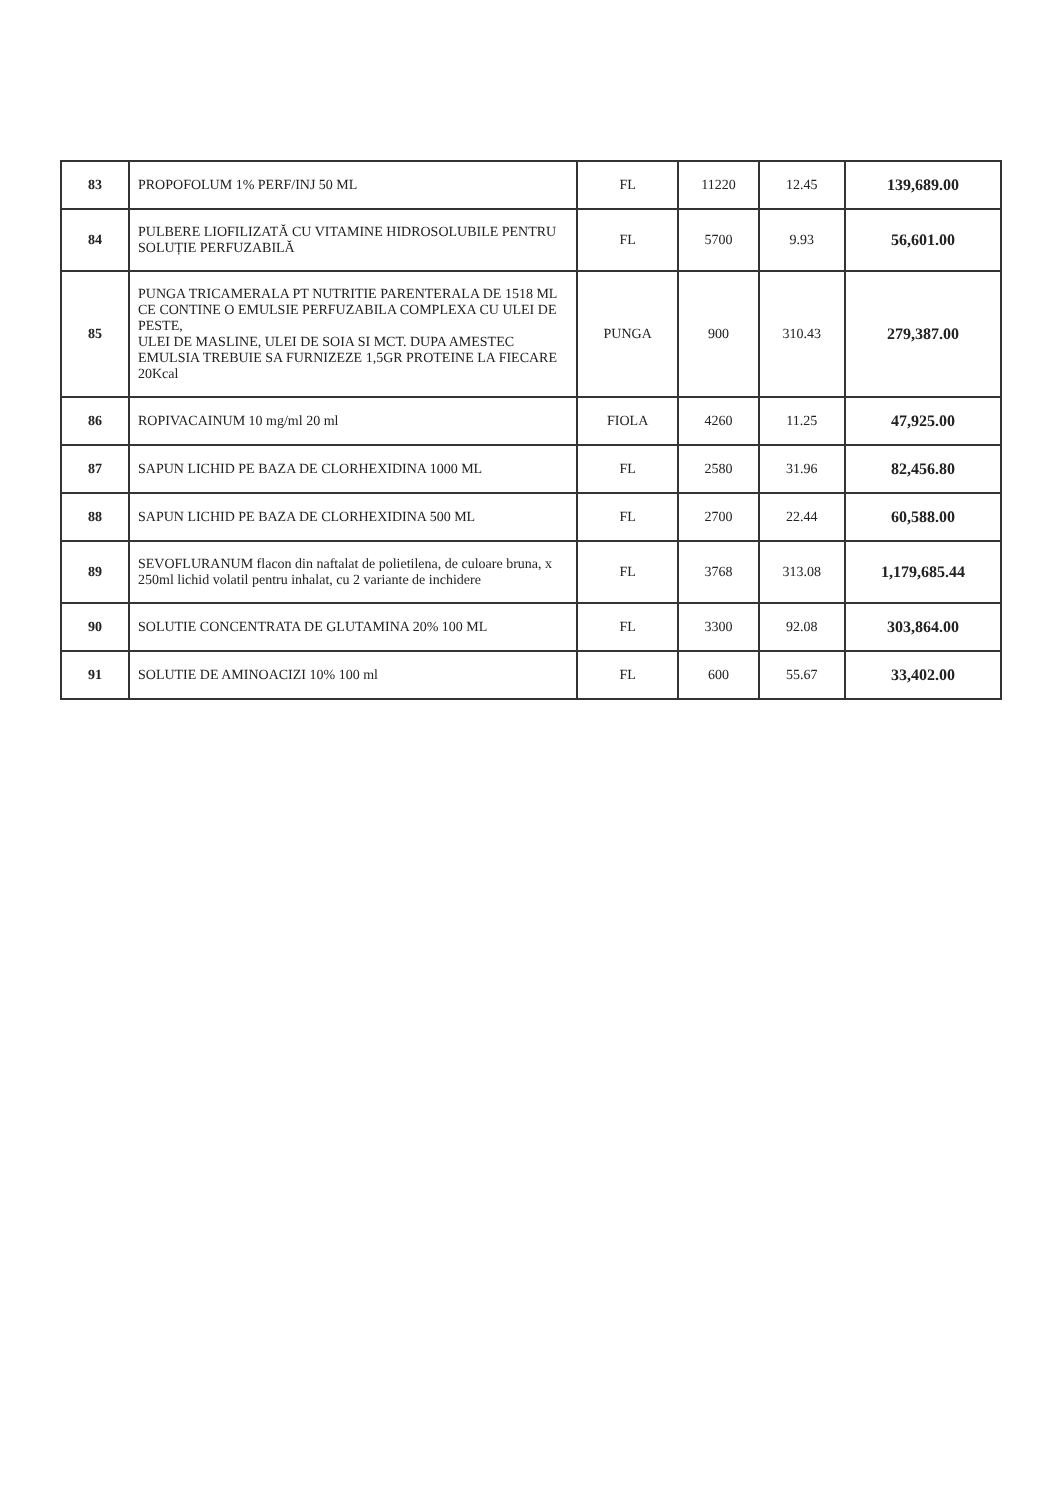| 83 | PROPOFOLUM 1% PERF/INJ 50 ML | FL | 11220 | 12.45 | 139,689.00 |
| 84 | PULBERE LIOFILIZATĂ CU VITAMINE HIDROSOLUBILE PENTRU SOLUȚIE PERFUZABILĂ | FL | 5700 | 9.93 | 56,601.00 |
| 85 | PUNGA TRICAMERALA PT NUTRITIE PARENTERALA DE 1518 ML CE CONTINE O EMULSIE PERFUZABILA COMPLEXA CU ULEI DE PESTE, ULEI DE MASLINE, ULEI DE SOIA SI MCT. DUPA AMESTEC EMULSIA TREBUIE SA FURNIZEZE 1,5GR PROTEINE LA FIECARE 20Kcal | PUNGA | 900 | 310.43 | 279,387.00 |
| 86 | ROPIVACAINUM 10 mg/ml 20 ml | FIOLA | 4260 | 11.25 | 47,925.00 |
| 87 | SAPUN LICHID PE BAZA DE CLORHEXIDINA 1000 ML | FL | 2580 | 31.96 | 82,456.80 |
| 88 | SAPUN LICHID PE BAZA DE CLORHEXIDINA 500 ML | FL | 2700 | 22.44 | 60,588.00 |
| 89 | SEVOFLURANUM flacon din naftalat de polietilena, de culoare bruna, x 250ml lichid volatil pentru inhalat, cu 2 variante de inchidere | FL | 3768 | 313.08 | 1,179,685.44 |
| 90 | SOLUTIE CONCENTRATA DE GLUTAMINA 20% 100 ML | FL | 3300 | 92.08 | 303,864.00 |
| 91 | SOLUTIE DE AMINOACIZI 10% 100 ml | FL | 600 | 55.67 | 33,402.00 |